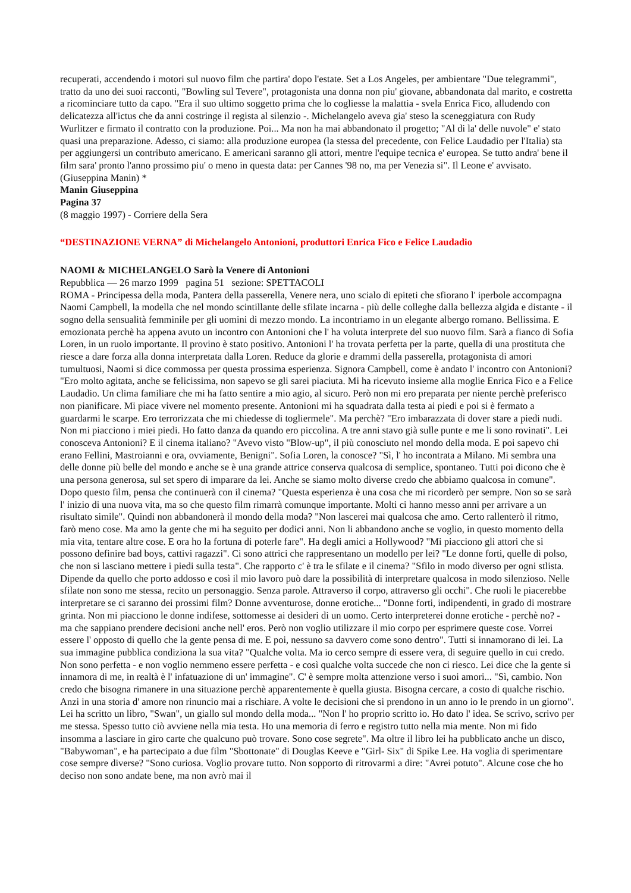recuperati, accendendo i motori sul nuovo film che partira' dopo l'estate. Set a Los Angeles, per ambientare "Due telegrammi", tratto da uno dei suoi racconti, "Bowling sul Tevere", protagonista una donna non piu' giovane, abbandonata dal marito, e costretta a ricominciare tutto da capo. "Era il suo ultimo soggetto prima che lo cogliesse la malattia - svela Enrica Fico, alludendo con delicatezza all'ictus che da anni costringe il regista al silenzio -. Michelangelo aveva gia' steso la sceneggiatura con Rudy Wurlitzer e firmato il contratto con la produzione. Poi... Ma non ha mai abbandonato il progetto; "Al di la' delle nuvole" e' stato quasi una preparazione. Adesso, ci siamo: alla produzione europea (la stessa del precedente, con Felice Laudadio per l'Italia) sta per aggiungersi un contributo americano. E americani saranno gli attori, mentre l'equipe tecnica e' europea. Se tutto andra' bene il film sara' pronto l'anno prossimo piu' o meno in questa data: per Cannes '98 no, ma per Venezia si". Il Leone e' avvisato. (Giuseppina Manin) *
Manin Giuseppina
Pagina 37
(8 maggio 1997) - Corriere della Sera
“DESTINAZIONE VERNA” di Michelangelo Antonioni, produttori Enrica Fico e Felice Laudadio
NAOMI & MICHELANGELO Sarò la Venere di Antonioni
Repubblica — 26 marzo 1999 pagina 51 sezione: SPETTACOLI
ROMA - Principessa della moda, Pantera della passerella, Venere nera, uno scialo di epiteti che sfiorano l' iperbole accompagna Naomi Campbell, la modella che nel mondo scintillante delle sfilate incarna - più delle colleghe dalla bellezza algida e distante - il sogno della sensualità femminile per gli uomini di mezzo mondo. La incontriamo in un elegante albergo romano. Bellissima. E emozionata perchè ha appena avuto un incontro con Antonioni che l' ha voluta interprete del suo nuovo film. Sarà a fianco di Sofia Loren, in un ruolo importante. Il provino è stato positivo. Antonioni l' ha trovata perfetta per la parte, quella di una prostituta che riesce a dare forza alla donna interpretata dalla Loren. Reduce da glorie e drammi della passerella, protagonista di amori tumultuosi, Naomi si dice commossa per questa prossima esperienza. Signora Campbell, come è andato l' incontro con Antonioni? "Ero molto agitata, anche se felicissima, non sapevo se gli sarei piaciuta. Mi ha ricevuto insieme alla moglie Enrica Fico e a Felice Laudadio. Un clima familiare che mi ha fatto sentire a mio agio, al sicuro. Però non mi ero preparata per niente perchè preferisco non pianificare. Mi piace vivere nel momento presente. Antonioni mi ha squadrata dalla testa ai piedi e poi si è fermato a guardarmi le scarpe. Ero terrorizzata che mi chiedesse di togliermele". Ma perchè? "Ero imbarazzata di dover stare a piedi nudi. Non mi piacciono i miei piedi. Ho fatto danza da quando ero piccolina. A tre anni stavo già sulle punte e me li sono rovinati". Lei conosceva Antonioni? E il cinema italiano? "Avevo visto "Blow-up", il più conosciuto nel mondo della moda. E poi sapevo chi erano Fellini, Mastroianni e ora, ovviamente, Benigni". Sofia Loren, la conosce? "Sì, l' ho incontrata a Milano. Mi sembra una delle donne più belle del mondo e anche se è una grande attrice conserva qualcosa di semplice, spontaneo. Tutti poi dicono che è una persona generosa, sul set spero di imparare da lei. Anche se siamo molto diverse credo che abbiamo qualcosa in comune". Dopo questo film, pensa che continuerà con il cinema? "Questa esperienza è una cosa che mi ricorderò per sempre. Non so se sarà l' inizio di una nuova vita, ma so che questo film rimarrà comunque importante. Molti ci hanno messo anni per arrivare a un risultato simile". Quindi non abbandonerà il mondo della moda? "Non lascerei mai qualcosa che amo. Certo rallenterò il ritmo, farò meno cose. Ma amo la gente che mi ha seguito per dodici anni. Non li abbandono anche se voglio, in questo momento della mia vita, tentare altre cose. E ora ho la fortuna di poterle fare". Ha degli amici a Hollywood? "Mi piacciono gli attori che si possono definire bad boys, cattivi ragazzi". Ci sono attrici che rappresentano un modello per lei? "Le donne forti, quelle di polso, che non si lasciano mettere i piedi sulla testa". Che rapporto c' è tra le sfilate e il cinema? "Sfilo in modo diverso per ogni stlista. Dipende da quello che porto addosso e così il mio lavoro può dare la possibilità di interpretare qualcosa in modo silenzioso. Nelle sfilate non sono me stessa, recito un personaggio. Senza parole. Attraverso il corpo, attraverso gli occhi". Che ruoli le piacerebbe interpretare se ci saranno dei prossimi film? Donne avventurose, donne erotiche... "Donne forti, indipendenti, in grado di mostrare grinta. Non mi piacciono le donne indifese, sottomesse ai desideri di un uomo. Certo interpreterei donne erotiche - perchè no? - ma che sappiano prendere decisioni anche nell' eros. Però non voglio utilizzare il mio corpo per esprimere queste cose. Vorrei essere l' opposto di quello che la gente pensa di me. E poi, nessuno sa davvero come sono dentro". Tutti si innamorano di lei. La sua immagine pubblica condiziona la sua vita? "Qualche volta. Ma io cerco sempre di essere vera, di seguire quello in cui credo. Non sono perfetta - e non voglio nemmeno essere perfetta - e così qualche volta succede che non ci riesco. Lei dice che la gente si innamora di me, in realtà è l' infatuazione di un' immagine". C' è sempre molta attenzione verso i suoi amori... "Sì, cambio. Non credo che bisogna rimanere in una situazione perchè apparentemente è quella giusta. Bisogna cercare, a costo di qualche rischio. Anzi in una storia d' amore non rinuncio mai a rischiare. A volte le decisioni che si prendono in un anno io le prendo in un giorno". Lei ha scritto un libro, "Swan", un giallo sul mondo della moda... "Non l' ho proprio scritto io. Ho dato l' idea. Se scrivo, scrivo per me stessa. Spesso tutto ciò avviene nella mia testa. Ho una memoria di ferro e registro tutto nella mia mente. Non mi fido insomma a lasciare in giro carte che qualcuno può trovare. Sono cose segrete". Ma oltre il libro lei ha pubblicato anche un disco, "Babywoman", e ha partecipato a due film "Sbottonate" di Douglas Keeve e "Girl- Six" di Spike Lee. Ha voglia di sperimentare cose sempre diverse? "Sono curiosa. Voglio provare tutto. Non sopporto di ritrovarmi a dire: "Avrei potuto". Alcune cose che ho deciso non sono andate bene, ma non avrò mai il